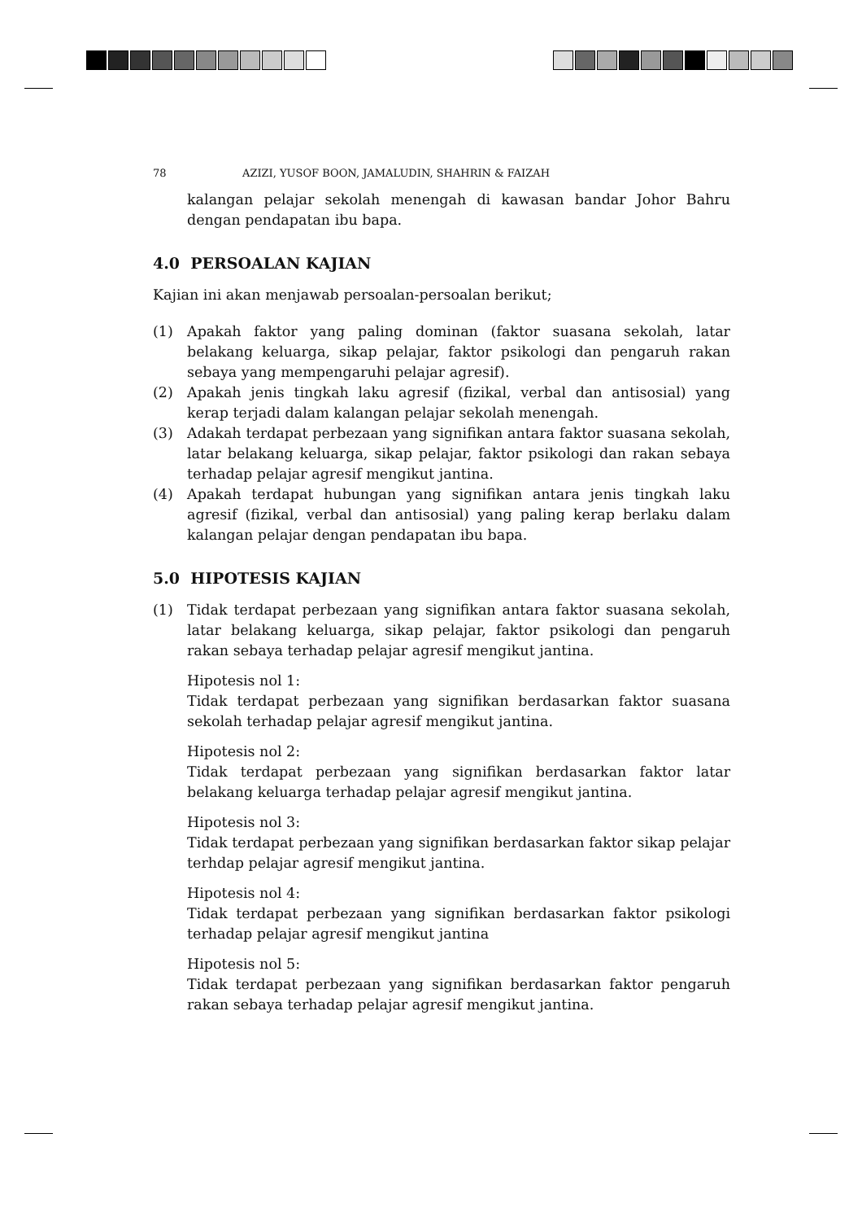78 AZIZI, YUSOF BOON, JAMALUDIN, SHAHRIN & FAIZAH
kalangan pelajar sekolah menengah di kawasan bandar Johor Bahru dengan pendapatan ibu bapa.
4.0 PERSOALAN KAJIAN
Kajian ini akan menjawab persoalan-persoalan berikut;
(1) Apakah faktor yang paling dominan (faktor suasana sekolah, latar belakang keluarga, sikap pelajar, faktor psikologi dan pengaruh rakan sebaya yang mempengaruhi pelajar agresif).
(2) Apakah jenis tingkah laku agresif (fizikal, verbal dan antisosial) yang kerap terjadi dalam kalangan pelajar sekolah menengah.
(3) Adakah terdapat perbezaan yang signifikan antara faktor suasana sekolah, latar belakang keluarga, sikap pelajar, faktor psikologi dan rakan sebaya terhadap pelajar agresif mengikut jantina.
(4) Apakah terdapat hubungan yang signifikan antara jenis tingkah laku agresif (fizikal, verbal dan antisosial) yang paling kerap berlaku dalam kalangan pelajar dengan pendapatan ibu bapa.
5.0 HIPOTESIS KAJIAN
(1) Tidak terdapat perbezaan yang signifikan antara faktor suasana sekolah, latar belakang keluarga, sikap pelajar, faktor psikologi dan pengaruh rakan sebaya terhadap pelajar agresif mengikut jantina.
Hipotesis nol 1:
Tidak terdapat perbezaan yang signifikan berdasarkan faktor suasana sekolah terhadap pelajar agresif mengikut jantina.
Hipotesis nol 2:
Tidak terdapat perbezaan yang signifikan berdasarkan faktor latar belakang keluarga terhadap pelajar agresif mengikut jantina.
Hipotesis nol 3:
Tidak terdapat perbezaan yang signifikan berdasarkan faktor sikap pelajar terhdap pelajar agresif mengikut jantina.
Hipotesis nol 4:
Tidak terdapat perbezaan yang signifikan berdasarkan faktor psikologi terhadap pelajar agresif mengikut jantina
Hipotesis nol 5:
Tidak terdapat perbezaan yang signifikan berdasarkan faktor pengaruh rakan sebaya terhadap pelajar agresif mengikut jantina.